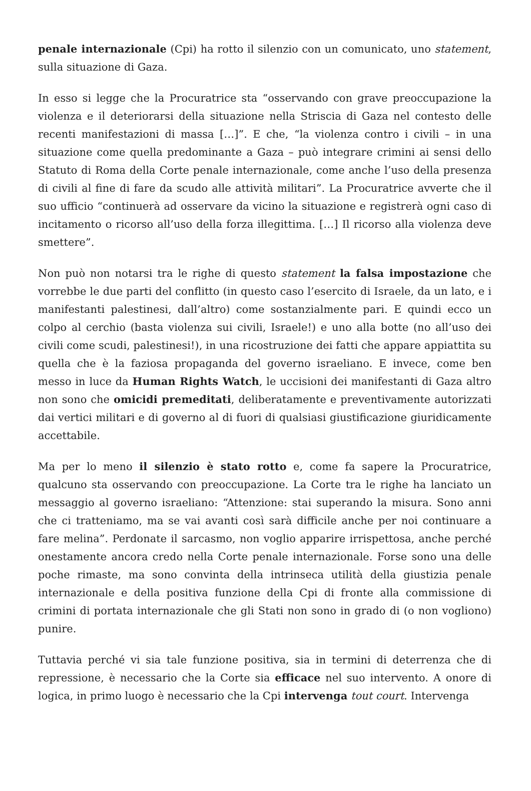penale internazionale (Cpi) ha rotto il silenzio con un comunicato, uno statement, sulla situazione di Gaza.
In esso si legge che la Procuratrice sta “osservando con grave preoccupazione la violenza e il deteriorarsi della situazione nella Striscia di Gaza nel contesto delle recenti manifestazioni di massa […]”. E che, “la violenza contro i civili – in una situazione come quella predominante a Gaza – può integrare crimini ai sensi dello Statuto di Roma della Corte penale internazionale, come anche l’uso della presenza di civili al fine di fare da scudo alle attività militari”. La Procuratrice avverte che il suo ufficio “continuerà ad osservare da vicino la situazione e registrerà ogni caso di incitamento o ricorso all’uso della forza illegittima. […] Il ricorso alla violenza deve smettere”.
Non può non notarsi tra le righe di questo statement la falsa impostazione che vorrebbe le due parti del conflitto (in questo caso l’esercito di Israele, da un lato, e i manifestanti palestinesi, dall’altro) come sostanzialmente pari. E quindi ecco un colpo al cerchio (basta violenza sui civili, Israele!) e uno alla botte (no all’uso dei civili come scudi, palestinesi!), in una ricostruzione dei fatti che appare appiattita su quella che è la faziosa propaganda del governo israeliano. E invece, come ben messo in luce da Human Rights Watch, le uccisioni dei manifestanti di Gaza altro non sono che omicidi premeditati, deliberatamente e preventivamente autorizzati dai vertici militari e di governo al di fuori di qualsiasi giustificazione giuridicamente accettabile.
Ma per lo meno il silenzio è stato rotto e, come fa sapere la Procuratrice, qualcuno sta osservando con preoccupazione. La Corte tra le righe ha lanciato un messaggio al governo israeliano: “Attenzione: stai superando la misura. Sono anni che ci tratteniamo, ma se vai avanti così sarà difficile anche per noi continuare a fare melina”. Perdonate il sarcasmo, non voglio apparire irrispettosa, anche perché onestamente ancora credo nella Corte penale internazionale. Forse sono una delle poche rimaste, ma sono convinta della intrinseca utilità della giustizia penale internazionale e della positiva funzione della Cpi di fronte alla commissione di crimini di portata internazionale che gli Stati non sono in grado di (o non vogliono) punire.
Tuttavia perché vi sia tale funzione positiva, sia in termini di deterrenza che di repressione, è necessario che la Corte sia efficace nel suo intervento. A onore di logica, in primo luogo è necessario che la Cpi intervenga tout court. Intervenga